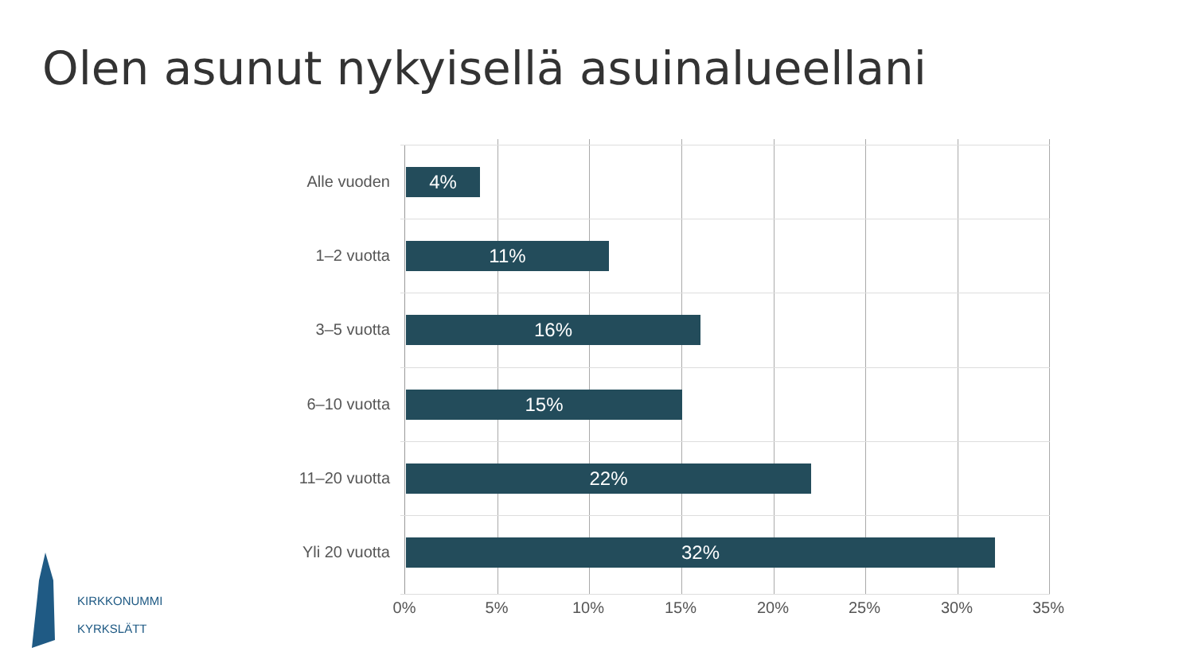Olen asunut nykyisellä asuinalueellani
Alle vuoden
4%
1–2 vuotta
11%
3–5 vuotta
16%
6–10 vuotta
15%
11–20 vuotta
22%
Yli 20 vuotta
32%
0% 5% 10% 15% 20% 25% 30% 35%
KIRKKONUMMI
KYRKSLÄTT